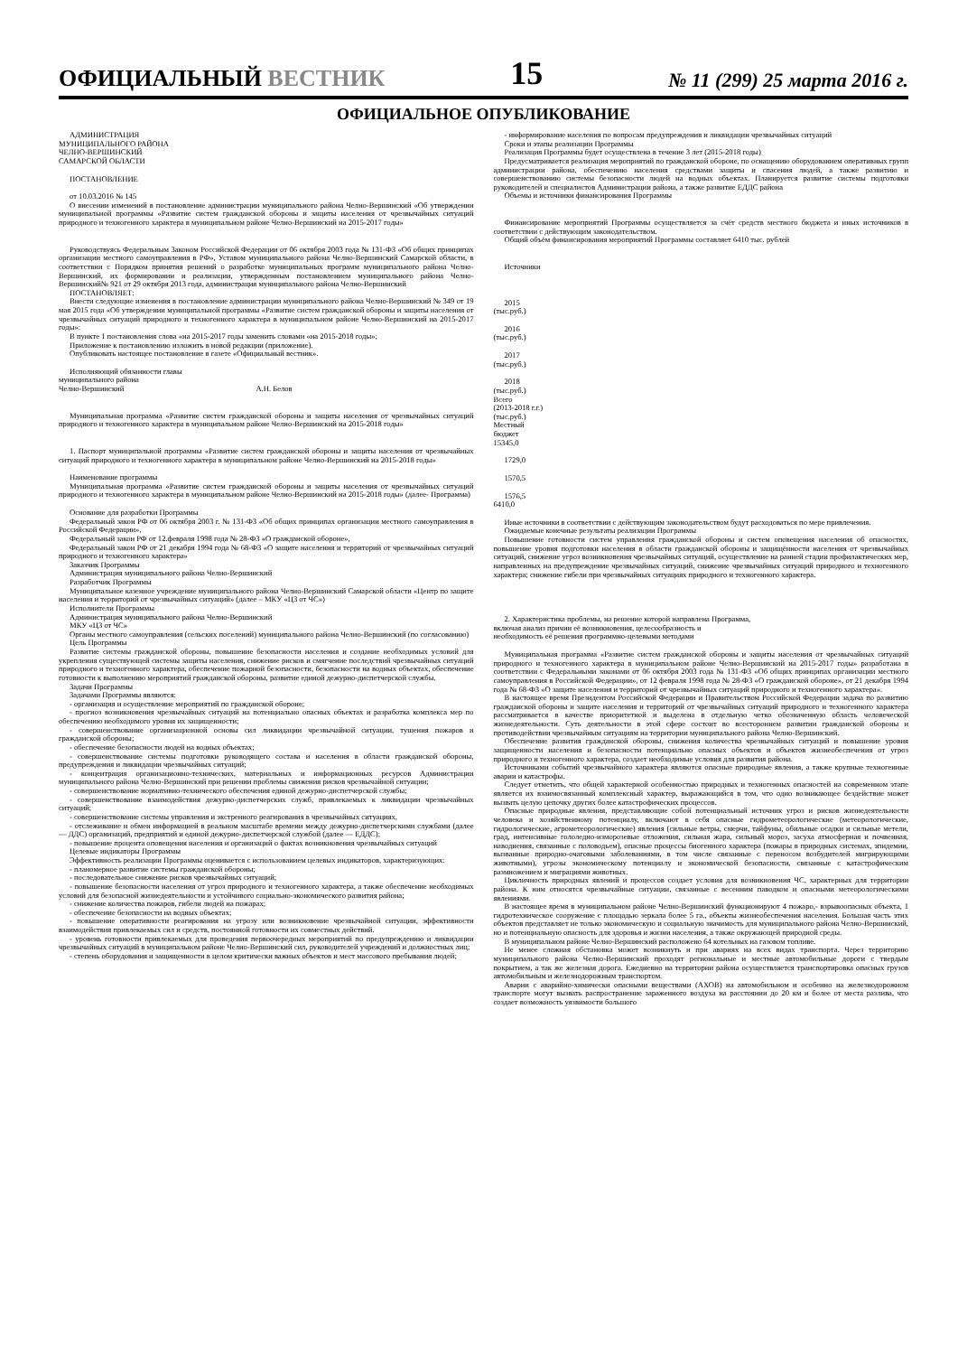ОФИЦИАЛЬНЫЙ ВЕСТНИК 15 № 11 (299) 25 марта 2016 г.
ОФИЦИАЛЬНОЕ ОПУБЛИКОВАНИЕ
АДМИНИСТРАЦИЯ
МУНИЦИПАЛЬНОГО РАЙОНА
ЧЕЛНО-ВЕРШИНСКИЙ
САМАРСКОЙ ОБЛАСТИ
ПОСТАНОВЛЕНИЕ
от 10.03.2016 № 145
О внесении изменений в постановление администрации муниципального района Челно-Вершинский «Об утверждении муниципальной программы «Развитие систем гражданской обороны и защиты населения от чрезвычайных ситуаций природного и техногенного характера в муниципальном районе Челно-Вершинский на 2015-2017 годы»
Руководствуясь Федеральным Законом Российской Федерации от 06 октября 2003 года № 131-ФЗ «Об общих принципах организации местного самоуправления в РФ», Уставом муниципального района Челно-Вершинский Самарской области, в соответствии с Порядком принятия решений о разработке муниципальных программ муниципального района Челно-Вершинский, их формировании и реализации, утвержденным постановлением муниципального района Челно-Вершинский№ 921 от 29 октября 2013 года, администрация муниципального района Челно-Вершинский
ПОСТАНОВЛЯЕТ:
Внести следующие изменения в постановление администрации муниципального района Челно-Вершинский № 349 от 19 мая 2015 года «Об утверждении муниципальной программы «Развитие систем гражданской обороны и защиты населения от чрезвычайных ситуаций природного и техногенного характера в муниципальном районе Челно-Вершинский на 2015-2017 годы»:
В пункте 1 постановления слова «на 2015-2017 годы заменить словами «на 2015-2018 годы»;
Приложение к постановлению изложить в новой редакции (приложение).
Опубликовать настоящее постановление в газете «Официальный вестник».
Исполняющий обязанности главы
муниципального района
Челно-Вершинский А.Н. Белов
Муниципальная программа «Развитие систем гражданской обороны и защиты населения от чрезвычайных ситуаций природного и техногенного характера в муниципальном районе Челно-Вершинский на 2015-2018 годы»
1. Паспорт муниципальной программы «Развитие систем гражданской обороны и защиты населения от чрезвычайных ситуаций природного и техногенного характера в муниципальном районе Челно-Вершинский на 2015-2018 годы»
Наименование программы
Муниципальная программа «Развитие систем гражданской обороны и защиты населения от чрезвычайных ситуаций природного и техногенного характера в муниципальном районе Челно-Вершинский на 2015-2018 годы» (далее- Программа)
Основание для разработки Программы
Федеральный закон РФ от 06 октября 2003 г. № 131-ФЗ «Об общих принципах организации местного самоуправления в Российской Федерации»,
Федеральный закон РФ от 12.февраля 1998 года № 28-ФЗ «О гражданской обороне»,
Федеральный закон РФ от 21 декабря 1994 года № 68-ФЗ «О защите населения и территорий от чрезвычайных ситуаций природного и техногенного характера»
Заказчик Программы
Администрация муниципального района Челно-Вершинский
Разработчик Программы
Муниципальное казенное учреждение муниципального района Челно-Вершинский Самарской области «Центр по защите населения и территорий от чрезвычайных ситуаций» (далее – МКУ «ЦЗ от ЧС»)
Исполнители Программы
Администрация муниципального района Челно-Вершинский
МКУ «ЦЗ от ЧС»
Органы местного самоуправления (сельских поселений) муниципального района Челно-Вершинский (по согласованию)
Цель Программы
Развитие системы гражданской обороны, повышение безопасности населения и создание необходимых условий для укрепления существующей системы защиты населения, снижение рисков и смягчение последствий чрезвычайных ситуаций природного и техногенного характера, обеспечение пожарной безопасности, безопасности на водных объектах, обеспечение готовности к выполнению мероприятий гражданской обороны, развитие единой дежурно-диспетчерской службы.
Задачи Программы
Задачами Программы являются:
- организация и осуществление мероприятий по гражданской обороне;
- прогноз возникновения чрезвычайных ситуаций на потенциально опасных объектах и разработка комплекса мер по обеспечению необходимого уровня их защищенности;
- совершенствование организационной основы сил ликвидации чрезвычайной ситуации, тушения пожаров и гражданской обороны;
- обеспечение безопасности людей на водных объектах;
- совершенствование системы подготовки руководящего состава и населения в области гражданской обороны, предупреждения и ликвидации чрезвычайных ситуаций;
- концентрация организационно-технических, материальных и информационных ресурсов Администрации муниципального района Челно-Вершинский при решении проблемы снижения рисков чрезвычайной ситуации;
- совершенствование нормативно-технического обеспечения единой дежурно-диспетчерской службы;
- совершенствование взаимодействия дежурно-диспетчерских служб, привлекаемых к ликвидации чрезвычайных ситуаций;
- совершенствование системы управления и экстренного реагирования в чрезвычайных ситуациях,
- отслеживание и обмен информацией в реальном масштабе времени между дежурно-диспетчерскими службами (далее — ДДС) организаций, предприятий и единой дежурно-диспетчерской службой (далее — ЕДДС);
- повышение процента оповещения населения и организаций о фактах возникновения чрезвычайных ситуаций
Целевые индикаторы Программы
Эффективность реализации Программы оценивается с использованием целевых индикаторов, характеризующих:
- планомерное развитие системы гражданской обороны;
- последовательное снижение рисков чрезвычайных ситуаций;
- повышение безопасности населения от угроз природного и техногенного характера, а также обеспечение необходимых условий для безопасной жизнедеятельности и устойчивого социально-экономического развития района;
- снижение количества пожаров, гибели людей на пожарах;
- обеспечение безопасности на водных объектах;
- повышение оперативности реагирования на угрозу или возникновение чрезвычайной ситуации, эффективности взаимодействия привлекаемых сил и средств, постоянной готовности их совместных действий.
- уровень готовности привлекаемых для проведения первоочередных мероприятий по предупреждению и ликвидации чрезвычайных ситуаций в муниципальном районе Челно-Вершинский сил, руководителей учреждений и должностных лиц;
- степень оборудования и защищенности в целом критически важных объектов и мест массового пребывания людей;
- информирование населения по вопросам предупреждения и ликвидации чрезвычайных ситуаций
Сроки и этапы реализации Программы
Реализация Программы будет осуществлена в течение 3 лет (2015-2018 годы)
Предусматривается реализация мероприятий по гражданской обороне, по оснащению оборудованием оперативных групп администрации района, обеспечению населения средствами защиты и спасения людей, а также развитию и совершенствованию системы безопасности людей на водных объектах. Планируется развитие системы подготовки руководителей и специалистов Администрации района, а также развитие ЕДДС района
Объемы и источники финансирования Программы
Финансирование мероприятий Программы осуществляется за счёт средств местного бюджета и иных источников в соответствии с действующим законодательством.
Общий объём финансирования мероприятий Программы составляет 6410 тыс. рублей
Источники
2015
(тыс.руб.)
2016
(тыс.руб.)
2017
(тыс.руб.)
2018
(тыс.руб.)
Всего
(2013-2018 г.г.)
(тыс.руб.)
Местный
бюджет
15345,0
1729,0
1570,5
1576,5
6410,0
Иные источники в соответствии с действующим законодательством будут расходоваться по мере привлечения.
Ожидаемые конечные результаты реализации Программы
Повышение готовности систем управления гражданской обороны и систем оповещения населения об опасностях, повышение уровня подготовки населения в области гражданской обороны и защищённости населения от чрезвычайных ситуаций, снижение угроз возникновения чрезвычайных ситуаций, осуществление на ранней стадии профилактических мер, направленных на предупреждение чрезвычайных ситуаций, снижение чрезвычайных ситуаций природного и техногенного характера; снижение гибели при чрезвычайных ситуациях природного и техногенного характера.
2. Характеристика проблемы, на решение которой направлена Программа,
включая анализ причин её возникновения, целесообразность и
необходимость её решения программно-целевыми методами
Муниципальная программа «Развитие систем гражданской обороны и защиты населения от чрезвычайных ситуаций природного и техногенного характера в муниципальном районе Челно-Вершинский на 2015-2017 годы» разработана в соответствии с Федеральными законами от 06 октября 2003 года № 131-ФЗ «Об общих принципах организации местного самоуправления в Российской Федерации», от 12 февраля 1998 года № 28-ФЗ «О гражданской обороне», от 21 декабря 1994 года № 68-ФЗ «О защите населения и территорий от чрезвычайных ситуаций природного и техногенного характера».
В настоящее время Президентом Российской Федерации и Правительством Российской Федерации задача по развитию гражданской обороны и защите населения и территорий от чрезвычайных ситуаций природного и техногенного характера рассматривается в качестве приоритетной и выделена в отдельную четко обозначенную область человеческой жизнедеятельности. Суть деятельности в этой сфере состоит во всестороннем развитии гражданской обороны и противодействии чрезвычайным ситуациям на территории муниципального района Челно-Вершинский.
Обеспечение развития гражданской обороны, снижения количества чрезвычайных ситуаций и повышение уровня защищенности населения и безопасности потенциально опасных объектов и объектов жизнеобеспечения от угроз природного и техногенного характера, создает необходимые условия для развития района.
Источниками событий чрезвычайного характера являются опасные природные явления, а также крупные техногенные аварии и катастрофы.
Следует отметить, что общей характерной особенностью природных и техногенных опасностей на современном этапе является их взаимосвязанный комплексный характер, выражающийся в том, что одно возникающее бездействие может вызвать целую цепочку других более катастрофических процессов.
Опасные природные явления, представляющие собой потенциальный источник угроз и рисков жизнедеятельности человека и хозяйственному потенциалу, включают в себя опасные гидрометеорологические (метеорологические, гидрологические, агрометеорологические) явления (сильные ветры, смерчи, тайфуны, обильные осадки и сильные метели, град, интенсивные гололедно-изморозевые отложения, сильная жара, сильный мороз, засуха атмосферная и почвенная, наводнения, связанные с половодьем), опасные процессы биогенного характера (пожары в природных системах, эпидемии, вызванные природно-очаговыми заболеваниями, в том числе связанные с переносом возбудителей мигрирующими животными), угрозы экономическому потенциалу и экономической безопасности, связанные с катастрофическим размножением и миграциями животных.
Цикличность природных явлений и процессов создает условия для возникновения ЧС, характерных для территории района. К ним относятся чрезвычайные ситуации, связанные с весенним паводком и опасными метеорологическими явлениями.
В настоящее время в муниципальном районе Челно-Вершинский функционируют 4 пожаро,- взрывоопасных объекта, 1 гидротехническое сооружение с площадью зеркала более 5 га., объекты жизнеобеспечения населения. Большая часть этих объектов представляет не только экономическую и социальную значимость для муниципального района Челно-Вершинский, но и потенциальную опасность для здоровья и жизни населения, а также окружающей природной среды.
В муниципальном районе Челно-Вершинский расположено 64 котельных на газовом топливе.
Не менее сложная обстановка может возникнуть и при авариях на всех видах транспорта. Через территорию муниципального района Челно-Вершинский проходят региональные и местные автомобильные дороги с твердым покрытием, а так же железная дорога. Ежедневно на территории района осуществляется транспортировка опасных грузов автомобильным и железнодорожным транспортом.
Аварии с аварийно-химически опасными веществами (АХОВ) на автомобильном и особенно на железнодорожном транспорте могут вызвать распространение зараженного воздуха на расстоянии до 20 км и более от места разлива, что создает возможность уязвимости большого